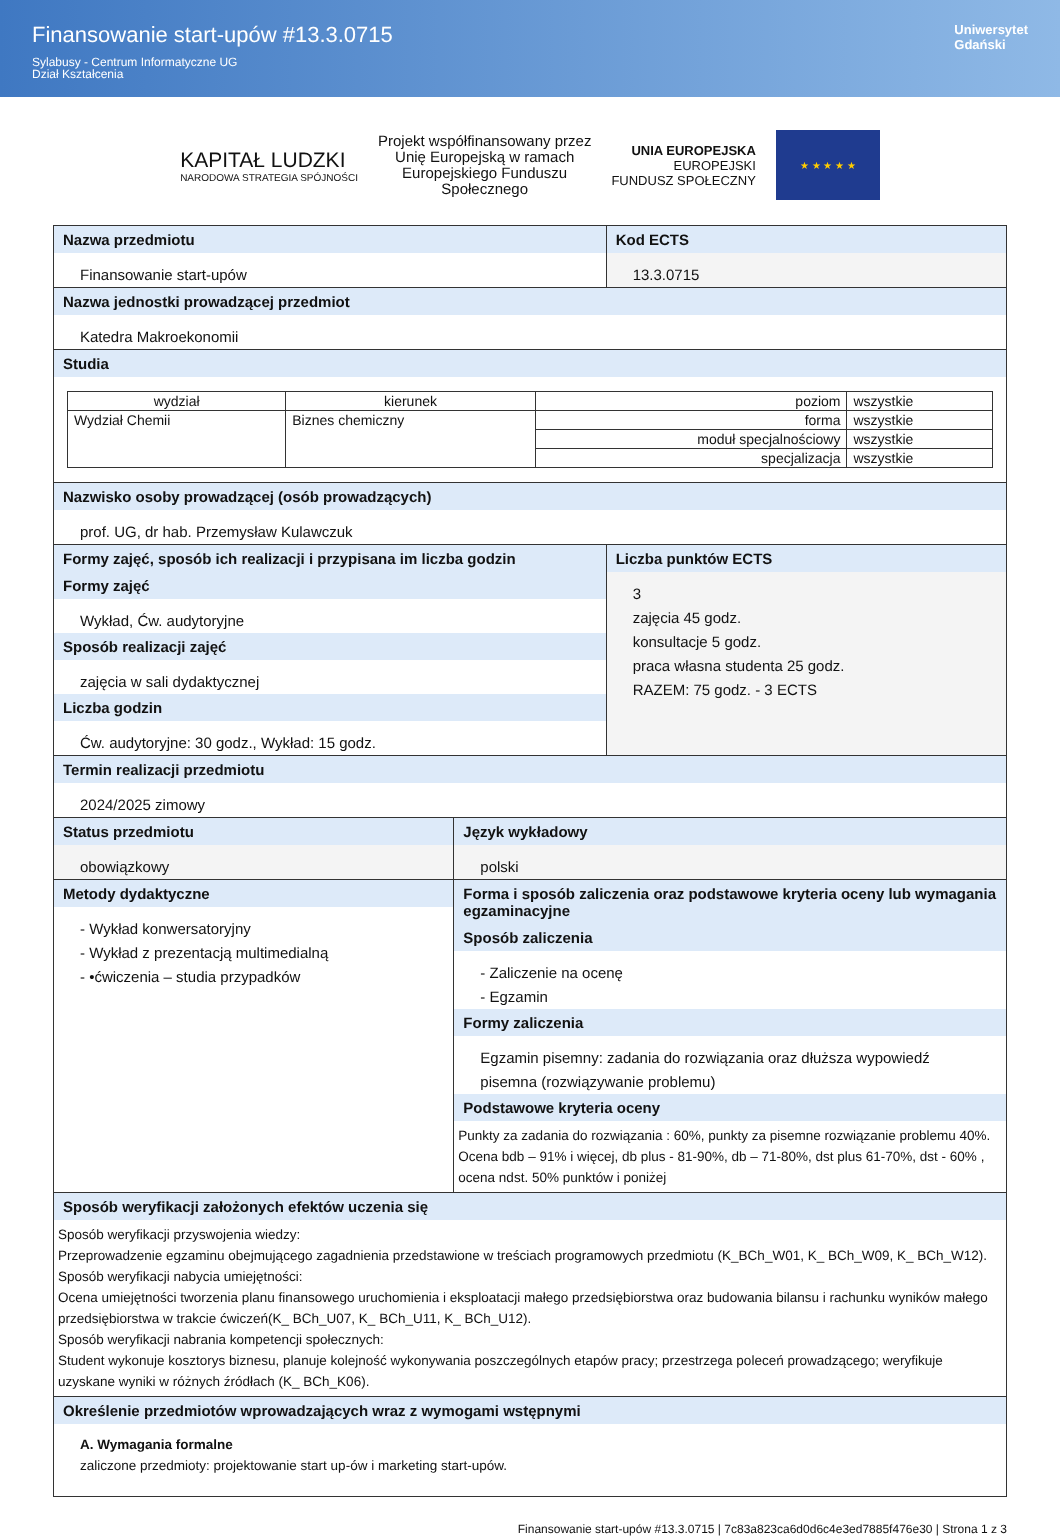Finansowanie start-upów #13.3.0715
Sylabusy - Centrum Informatyczne UG
Dział Kształcenia
Uniwersytet
Gdański
KAPITAŁ LUDZKI
NARODOWA STRATEGIA SPÓJNOŚCI
Projekt współfinansowany przez
Unię Europejską w ramach
Europejskiego Funduszu
Społecznego
UNIA EUROPEJSKA
EUROPEJSKI
FUNDUSZ SPOŁECZNY
★ ★ ★ ★ ★
| Nazwa przedmiotu Finansowanie start-upów | Kod ECTS 13.3.0715 |
Nazwa jednostki prowadzącej przedmiot
Katedra Makroekonomii
Studia
| wydział | kierunek | poziom | wszystkie |
| Wydział Chemii | Biznes chemiczny | forma | wszystkie |
| | | moduł specjalnościowy | wszystkie |
| | | specjalizacja | wszystkie |
Nazwisko osoby prowadzącej (osób prowadzących)
prof. UG, dr hab. Przemysław Kulawczuk
| Formy zajęć, sposób ich realizacji i przypisana im liczba godzin Formy zajęć Wykład, Ćw. audytoryjne Sposób realizacji zajęć zajęcia w sali dydaktycznej Liczba godzin Ćw. audytoryjne: 30 godz., Wykład: 15 godz. | Liczba punktów ECTS 3 zajęcia 45 godz. konsultacje 5 godz. praca własna studenta 25 godz. RAZEM: 75 godz. - 3 ECTS |
Termin realizacji przedmiotu
2024/2025 zimowy
| Status przedmiotu obowiązkowy | Język wykładowy polski |
| Metody dydaktyczne - Wykład konwersatoryjny - Wykład z prezentacją multimedialną - •ćwiczenia – studia przypadków | Forma i sposób zaliczenia oraz podstawowe kryteria oceny lub wymagania egzaminacyjne Sposób zaliczenia - Zaliczenie na ocenę - Egzamin Formy zaliczenia Egzamin pisemny: zadania do rozwiązania oraz dłuższa wypowiedź pisemna (rozwiązywanie problemu) Podstawowe kryteria oceny Punkty za zadania do rozwiązania : 60%, punkty za pisemne rozwiązanie problemu 40%. Ocena bdb – 91% i więcej, db plus - 81-90%, db – 71-80%, dst plus 61-70%, dst - 60% , ocena ndst. 50% punktów i poniżej |
Sposób weryfikacji założonych efektów uczenia się
Sposób weryfikacji przyswojenia wiedzy:
Przeprowadzenie egzaminu obejmującego zagadnienia przedstawione w treściach programowych przedmiotu (K_BCh_W01, K_ BCh_W09, K_ BCh_W12).
Sposób weryfikacji nabycia umiejętności:
Ocena umiejętności tworzenia planu finansowego uruchomienia i eksploatacji małego przedsiębiorstwa oraz budowania bilansu i rachunku wyników małego przedsiębiorstwa w trakcie ćwiczeń(K_ BCh_U07, K_ BCh_U11, K_ BCh_U12).
Sposób weryfikacji nabrania kompetencji społecznych:
Student wykonuje kosztorys biznesu, planuje kolejność wykonywania poszczególnych etapów pracy; przestrzega poleceń prowadzącego; weryfikuje uzyskane wyniki w różnych źródłach (K_ BCh_K06).
Określenie przedmiotów wprowadzających wraz z wymogami wstępnymi
A. Wymagania formalne
zaliczone przedmioty: projektowanie start up-ów i marketing start-upów.
Finansowanie start-upów #13.3.0715 | 7c83a823ca6d0d6c4e3ed7885f476e30 | Strona 1 z 3